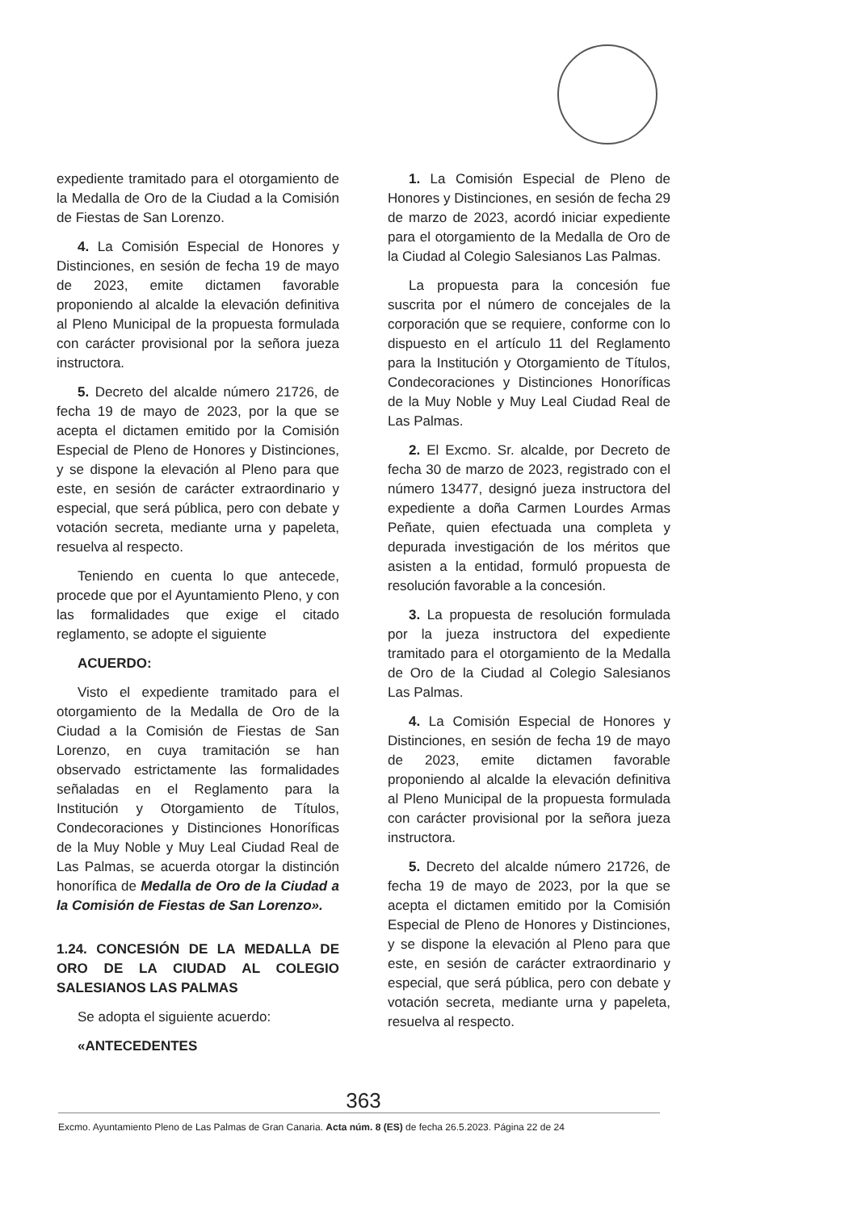expediente tramitado para el otorgamiento de la Medalla de Oro de la Ciudad a la Comisión de Fiestas de San Lorenzo.
4. La Comisión Especial de Honores y Distinciones, en sesión de fecha 19 de mayo de 2023, emite dictamen favorable proponiendo al alcalde la elevación definitiva al Pleno Municipal de la propuesta formulada con carácter provisional por la señora jueza instructora.
5. Decreto del alcalde número 21726, de fecha 19 de mayo de 2023, por la que se acepta el dictamen emitido por la Comisión Especial de Pleno de Honores y Distinciones, y se dispone la elevación al Pleno para que este, en sesión de carácter extraordinario y especial, que será pública, pero con debate y votación secreta, mediante urna y papeleta, resuelva al respecto.
Teniendo en cuenta lo que antecede, procede que por el Ayuntamiento Pleno, y con las formalidades que exige el citado reglamento, se adopte el siguiente
ACUERDO:
Visto el expediente tramitado para el otorgamiento de la Medalla de Oro de la Ciudad a la Comisión de Fiestas de San Lorenzo, en cuya tramitación se han observado estrictamente las formalidades señaladas en el Reglamento para la Institución y Otorgamiento de Títulos, Condecoraciones y Distinciones Honoríficas de la Muy Noble y Muy Leal Ciudad Real de Las Palmas, se acuerda otorgar la distinción honorífica de Medalla de Oro de la Ciudad a la Comisión de Fiestas de San Lorenzo».
1.24. CONCESIÓN DE LA MEDALLA DE ORO DE LA CIUDAD AL COLEGIO SALESIANOS LAS PALMAS
Se adopta el siguiente acuerdo:
«ANTECEDENTES
1. La Comisión Especial de Pleno de Honores y Distinciones, en sesión de fecha 29 de marzo de 2023, acordó iniciar expediente para el otorgamiento de la Medalla de Oro de la Ciudad al Colegio Salesianos Las Palmas.
La propuesta para la concesión fue suscrita por el número de concejales de la corporación que se requiere, conforme con lo dispuesto en el artículo 11 del Reglamento para la Institución y Otorgamiento de Títulos, Condecoraciones y Distinciones Honoríficas de la Muy Noble y Muy Leal Ciudad Real de Las Palmas.
2. El Excmo. Sr. alcalde, por Decreto de fecha 30 de marzo de 2023, registrado con el número 13477, designó jueza instructora del expediente a doña Carmen Lourdes Armas Peñate, quien efectuada una completa y depurada investigación de los méritos que asisten a la entidad, formuló propuesta de resolución favorable a la concesión.
3. La propuesta de resolución formulada por la jueza instructora del expediente tramitado para el otorgamiento de la Medalla de Oro de la Ciudad al Colegio Salesianos Las Palmas.
4. La Comisión Especial de Honores y Distinciones, en sesión de fecha 19 de mayo de 2023, emite dictamen favorable proponiendo al alcalde la elevación definitiva al Pleno Municipal de la propuesta formulada con carácter provisional por la señora jueza instructora.
5. Decreto del alcalde número 21726, de fecha 19 de mayo de 2023, por la que se acepta el dictamen emitido por la Comisión Especial de Pleno de Honores y Distinciones, y se dispone la elevación al Pleno para que este, en sesión de carácter extraordinario y especial, que será pública, pero con debate y votación secreta, mediante urna y papeleta, resuelva al respecto.
363
Excmo. Ayuntamiento Pleno de Las Palmas de Gran Canaria. Acta núm. 8 (ES) de fecha 26.5.2023. Página 22 de 24